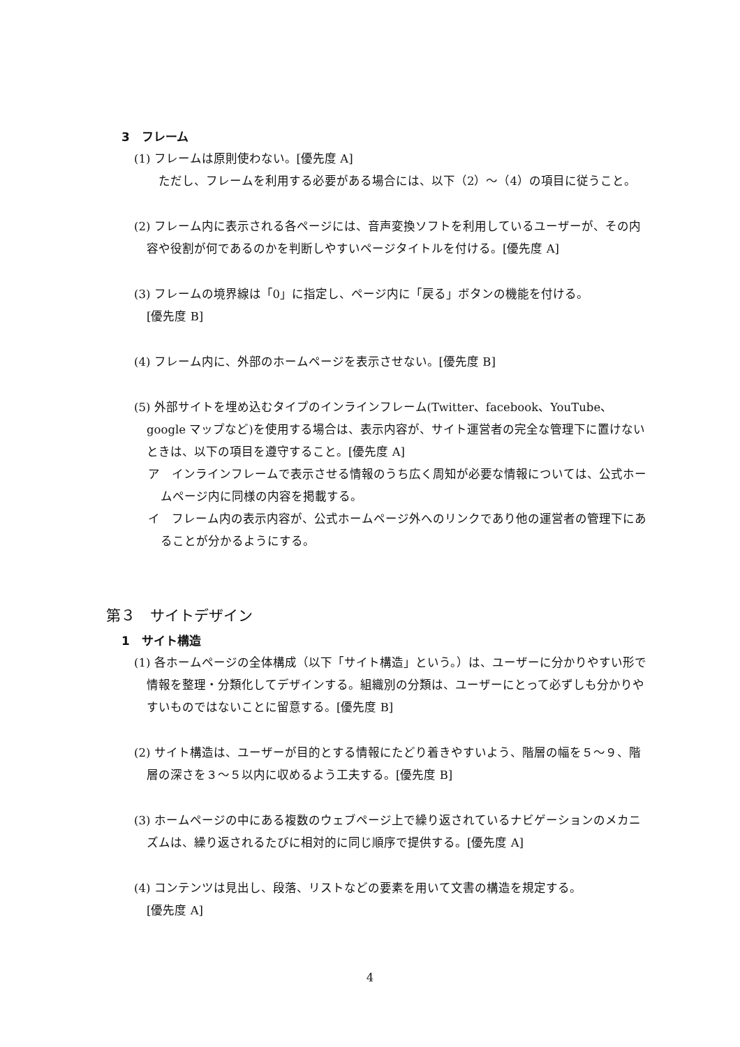3　フレーム
(1) フレームは原則使わない。[優先度 A]
　ただし、フレームを利用する必要がある場合には、以下（2）～（4）の項目に従うこと。
(2) フレーム内に表示される各ページには、音声変換ソフトを利用しているユーザーが、その内容や役割が何であるのかを判断しやすいページタイトルを付ける。[優先度 A]
(3) フレームの境界線は「0」に指定し、ページ内に「戻る」ボタンの機能を付ける。
[優先度 B]
(4) フレーム内に、外部のホームページを表示させない。[優先度 B]
(5) 外部サイトを埋め込むタイプのインラインフレーム(Twitter、facebook、YouTube、google マップなど)を使用する場合は、表示内容が、サイト運営者の完全な管理下に置けないときは、以下の項目を遵守すること。[優先度 A]
ア　インラインフレームで表示させる情報のうち広く周知が必要な情報については、公式ホームページ内に同様の内容を掲載する。
イ　フレーム内の表示内容が、公式ホームページ外へのリンクであり他の運営者の管理下にあることが分かるようにする。
第３　サイトデザイン
1　サイト構造
(1) 各ホームページの全体構成（以下「サイト構造」という。）は、ユーザーに分かりやすい形で情報を整理・分類化してデザインする。組織別の分類は、ユーザーにとって必ずしも分かりやすいものではないことに留意する。[優先度 B]
(2) サイト構造は、ユーザーが目的とする情報にたどり着きやすいよう、階層の幅を５～９、階層の深さを３～５以内に収めるよう工夫する。[優先度 B]
(3) ホームページの中にある複数のウェブページ上で繰り返されているナビゲーションのメカニズムは、繰り返されるたびに相対的に同じ順序で提供する。[優先度 A]
(4) コンテンツは見出し、段落、リストなどの要素を用いて文書の構造を規定する。
[優先度 A]
4